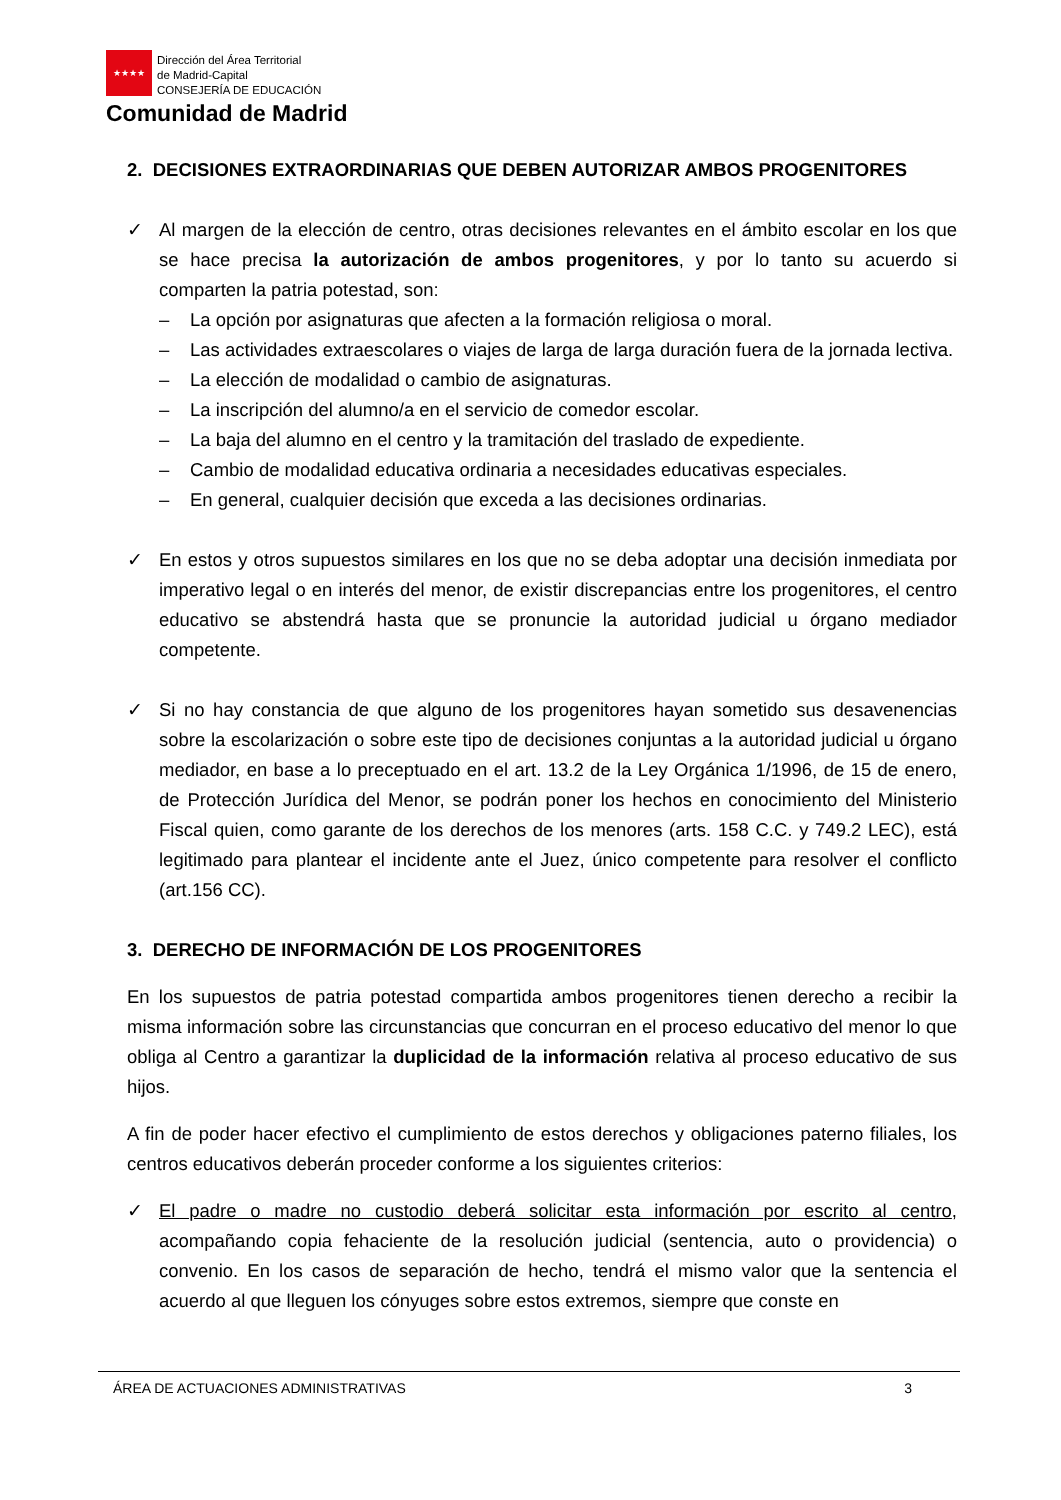★★★★
Dirección del Área Territorial
de Madrid-Capital
CONSEJERÍA DE EDUCACIÓN
Comunidad de Madrid
2. DECISIONES EXTRAORDINARIAS QUE DEBEN AUTORIZAR AMBOS PROGENITORES
✓ Al margen de la elección de centro, otras decisiones relevantes en el ámbito escolar en los que se hace precisa la autorización de ambos progenitores, y por lo tanto su acuerdo si comparten la patria potestad, son:
– La opción por asignaturas que afecten a la formación religiosa o moral.
– Las actividades extraescolares o viajes de larga de larga duración fuera de la jornada lectiva.
– La elección de modalidad o cambio de asignaturas.
– La inscripción del alumno/a en el servicio de comedor escolar.
– La baja del alumno en el centro y la tramitación del traslado de expediente.
– Cambio de modalidad educativa ordinaria a necesidades educativas especiales.
– En general, cualquier decisión que exceda a las decisiones ordinarias.
✓ En estos y otros supuestos similares en los que no se deba adoptar una decisión inmediata por imperativo legal o en interés del menor, de existir discrepancias entre los progenitores, el centro educativo se abstendrá hasta que se pronuncie la autoridad judicial u órgano mediador competente.
✓ Si no hay constancia de que alguno de los progenitores hayan sometido sus desavenencias sobre la escolarización o sobre este tipo de decisiones conjuntas a la autoridad judicial u órgano mediador, en base a lo preceptuado en el art. 13.2 de la Ley Orgánica 1/1996, de 15 de enero, de Protección Jurídica del Menor, se podrán poner los hechos en conocimiento del Ministerio Fiscal quien, como garante de los derechos de los menores (arts. 158 C.C. y 749.2 LEC), está legitimado para plantear el incidente ante el Juez, único competente para resolver el conflicto (art.156 CC).
3. DERECHO DE INFORMACIÓN DE LOS PROGENITORES
En los supuestos de patria potestad compartida ambos progenitores tienen derecho a recibir la misma información sobre las circunstancias que concurran en el proceso educativo del menor lo que obliga al Centro a garantizar la duplicidad de la información relativa al proceso educativo de sus hijos.
A fin de poder hacer efectivo el cumplimiento de estos derechos y obligaciones paterno filiales, los centros educativos deberán proceder conforme a los siguientes criterios:
✓ El padre o madre no custodio deberá solicitar esta información por escrito al centro, acompañando copia fehaciente de la resolución judicial (sentencia, auto o providencia) o convenio. En los casos de separación de hecho, tendrá el mismo valor que la sentencia el acuerdo al que lleguen los cónyuges sobre estos extremos, siempre que conste en
ÁREA DE ACTUACIONES ADMINISTRATIVAS 3